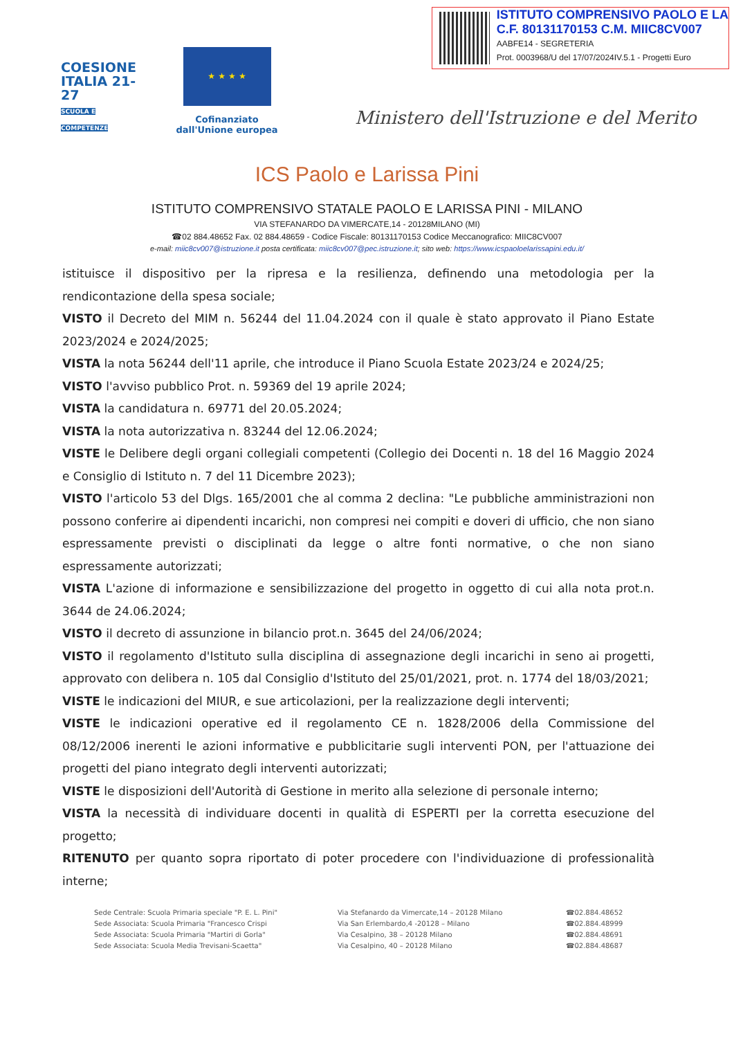ISTITUTO COMPRENSIVO PAOLO E LA
C.F. 80131170153 C.M. MIIC8CV007
AABFE14 - SEGRETERIA
Prot. 0003968/U del 17/07/2024IV.5.1 - Progetti Euro
COESIONE
ITALIA 21-27
SCUOLA E COMPETENZE
★ ★ ★ ★
Cofinanziato
dall'Unione europea
Ministero dell'Istruzione e del Merito
ICS Paolo e Larissa Pini
ISTITUTO COMPRENSIVO STATALE PAOLO E LARISSA PINI - MILANO
VIA STEFANARDO DA VIMERCATE,14 - 20128MILANO (MI)
☎02 884.48652 Fax. 02 884.48659 - Codice Fiscale: 80131170153 Codice Meccanografico: MIIC8CV007
e-mail: miic8cv007@istruzione.it posta certificata: miic8cv007@pec.istruzione.it; sito web: https://www.icspaoloelarissapini.edu.it/
istituisce il dispositivo per la ripresa e la resilienza, definendo una metodologia per la rendicontazione della spesa sociale;
VISTO il Decreto del MIM n. 56244 del 11.04.2024 con il quale è stato approvato il Piano Estate 2023/2024 e 2024/2025;
VISTA la nota 56244 dell'11 aprile, che introduce il Piano Scuola Estate 2023/24 e 2024/25;
VISTO l'avviso pubblico Prot. n. 59369 del 19 aprile 2024;
VISTA la candidatura n. 69771 del 20.05.2024;
VISTA la nota autorizzativa n. 83244 del 12.06.2024;
VISTE le Delibere degli organi collegiali competenti (Collegio dei Docenti n. 18 del 16 Maggio 2024 e Consiglio di Istituto n. 7 del 11 Dicembre 2023);
VISTO l'articolo 53 del Dlgs. 165/2001 che al comma 2 declina: "Le pubbliche amministrazioni non possono conferire ai dipendenti incarichi, non compresi nei compiti e doveri di ufficio, che non siano espressamente previsti o disciplinati da legge o altre fonti normative, o che non siano espressamente autorizzati;
VISTA L'azione di informazione e sensibilizzazione del progetto in oggetto di cui alla nota prot.n. 3644 de 24.06.2024;
VISTO il decreto di assunzione in bilancio prot.n. 3645 del 24/06/2024;
VISTO il regolamento d'Istituto sulla disciplina di assegnazione degli incarichi in seno ai progetti, approvato con delibera n. 105 dal Consiglio d'Istituto del 25/01/2021, prot. n. 1774 del 18/03/2021;
VISTE le indicazioni del MIUR, e sue articolazioni, per la realizzazione degli interventi;
VISTE le indicazioni operative ed il regolamento CE n. 1828/2006 della Commissione del 08/12/2006 inerenti le azioni informative e pubblicitarie sugli interventi PON, per l'attuazione dei progetti del piano integrato degli interventi autorizzati;
VISTE le disposizioni dell'Autorità di Gestione in merito alla selezione di personale interno;
VISTA la necessità di individuare docenti in qualità di ESPERTI per la corretta esecuzione del progetto;
RITENUTO per quanto sopra riportato di poter procedere con l'individuazione di professionalità interne;
Sede Centrale: Scuola Primaria speciale "P. E. L. Pini"
Sede Associata: Scuola Primaria "Francesco Crispi
Sede Associata: Scuola Primaria "Martiri di Gorla"
Sede Associata: Scuola Media Trevisani-Scaetta"
Via Stefanardo da Vimercate,14 – 20128 Milano
Via San Erlembardo,4 -20128 – Milano
Via Cesalpino, 38 – 20128 Milano
Via Cesalpino, 40 – 20128 Milano
☎02.884.48652
☎02.884.48999
☎02.884.48691
☎02.884.48687